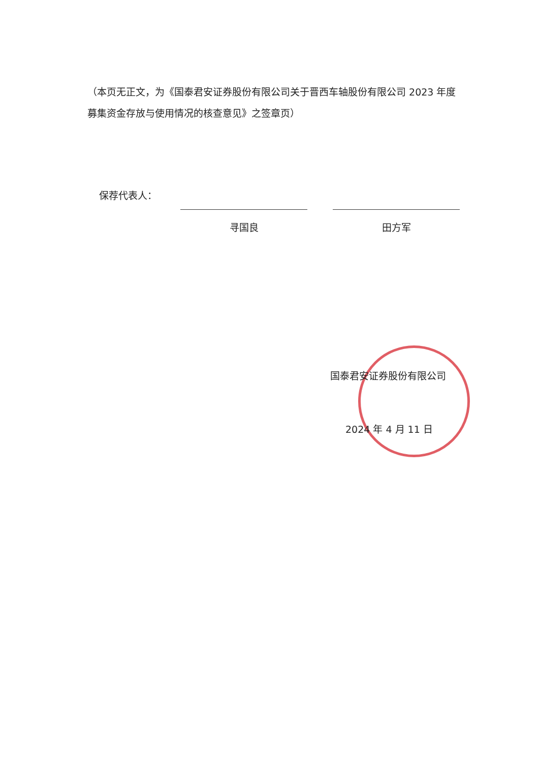（本页无正文，为《国泰君安证券股份有限公司关于晋西车轴股份有限公司 2023 年度募集资金存放与使用情况的核查意见》之签章页）
保荐代表人：
寻国良 田方军
国泰君安证券股份有限公司
2024 年 4 月 11 日